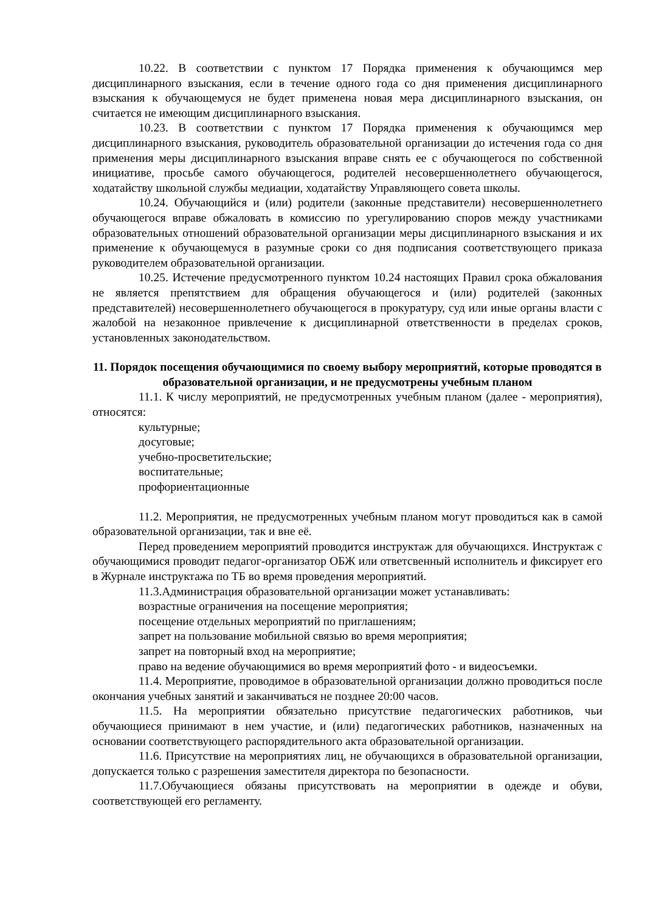10.22. В соответствии с пунктом 17 Порядка применения к обучающимся мер дисциплинарного взыскания, если в течение одного года со дня применения дисциплинарного взыскания к обучающемуся не будет применена новая мера дисциплинарного взыскания, он считается не имеющим дисциплинарного взыскания.
10.23. В соответствии с пунктом 17 Порядка применения к обучающимся мер дисциплинарного взыскания, руководитель образовательной организации до истечения года со дня применения меры дисциплинарного взыскания вправе снять ее с обучающегося по собственной инициативе, просьбе самого обучающегося, родителей несовершеннолетнего обучающегося, ходатайству школьной службы медиации, ходатайству Управляющего совета школы.
10.24. Обучающийся и (или) родители (законные представители) несовершеннолетнего обучающегося вправе обжаловать в комиссию по урегулированию споров между участниками образовательных отношений образовательной организации меры дисциплинарного взыскания и их применение к обучающемуся в разумные сроки со дня подписания соответствующего приказа руководителем образовательной организации.
10.25. Истечение предусмотренного пунктом 10.24 настоящих Правил срока обжалования не является препятствием для обращения обучающегося и (или) родителей (законных представителей) несовершеннолетнего обучающегося в прокуратуру, суд или иные органы власти с жалобой на незаконное привлечение к дисциплинарной ответственности в пределах сроков, установленных законодательством.
11. Порядок посещения обучающимися по своему выбору мероприятий, которые проводятся в образовательной организации, и не предусмотрены учебным планом
11.1. К числу мероприятий, не предусмотренных учебным планом (далее - мероприятия), относятся:
культурные;
досуговые;
учебно-просветительские;
воспитательные;
профориентационные
11.2. Мероприятия, не предусмотренных учебным планом могут проводиться как в самой образовательной организации, так и вне её.
Перед проведением мероприятий проводится инструктаж для обучающихся. Инструктаж с обучающимися проводит педагог-организатор ОБЖ или ответсвенный исполнитель и фиксирует его в Журнале инструктажа по ТБ во время проведения мероприятий.
11.3.Администрация образовательной организации может устанавливать:
возрастные ограничения на посещение мероприятия;
посещение отдельных мероприятий по приглашениям;
запрет на пользование мобильной связью во время мероприятия;
запрет на повторный вход на мероприятие;
право на ведение обучающимися во время мероприятий фото - и видеосъемки.
11.4. Мероприятие, проводимое в образовательной организации должно проводиться после окончания учебных занятий и заканчиваться не позднее 20:00 часов.
11.5. На мероприятии обязательно присутствие педагогических работников, чьи обучающиеся принимают в нем участие, и (или) педагогических работников, назначенных на основании соответствующего распорядительного акта образовательной организации.
11.6. Присутствие на мероприятиях лиц, не обучающихся в образовательной организации, допускается только с разрешения заместителя директора по безопасности.
11.7.Обучающиеся обязаны присутствовать на мероприятии в одежде и обуви, соответствующей его регламенту.